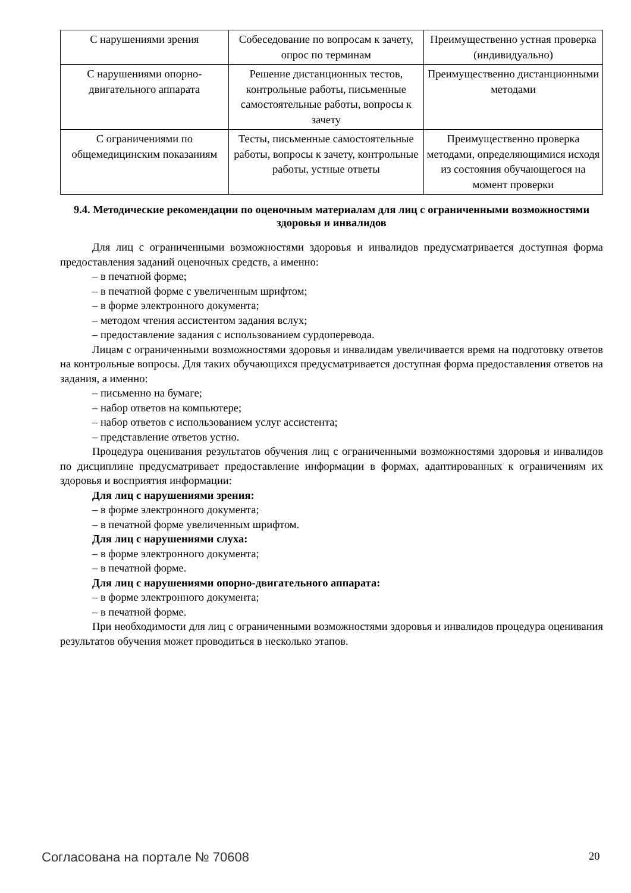| С нарушениями зрения | Собеседование по вопросам к зачету, опрос по терминам | Преимущественно устная проверка (индивидуально) |
| С нарушениями опорно-двигательного аппарата | Решение дистанционных тестов, контрольные работы, письменные самостоятельные работы, вопросы к зачету | Преимущественно дистанционными методами |
| С ограничениями по общемедицинским показаниям | Тесты, письменные самостоятельные работы, вопросы к зачету, контрольные работы, устные ответы | Преимущественно проверка методами, определяющимися исходя из состояния обучающегося на момент проверки |
9.4. Методические рекомендации по оценочным материалам для лиц с ограниченными возможностями здоровья и инвалидов
Для лиц с ограниченными возможностями здоровья и инвалидов предусматривается доступная форма предоставления заданий оценочных средств, а именно:
– в печатной форме;
– в печатной форме с увеличенным шрифтом;
– в форме электронного документа;
– методом чтения ассистентом задания вслух;
– предоставление задания с использованием сурдоперевода.
Лицам с ограниченными возможностями здоровья и инвалидам увеличивается время на подготовку ответов на контрольные вопросы. Для таких обучающихся предусматривается доступная форма предоставления ответов на задания, а именно:
– письменно на бумаге;
– набор ответов на компьютере;
– набор ответов с использованием услуг ассистента;
– представление ответов устно.
Процедура оценивания результатов обучения лиц с ограниченными возможностями здоровья и инвалидов по дисциплине предусматривает предоставление информации в формах, адаптированных к ограничениям их здоровья и восприятия информации:
Для лиц с нарушениями зрения:
– в форме электронного документа;
– в печатной форме увеличенным шрифтом.
Для лиц с нарушениями слуха:
– в форме электронного документа;
– в печатной форме.
Для лиц с нарушениями опорно-двигательного аппарата:
– в форме электронного документа;
– в печатной форме.
При необходимости для лиц с ограниченными возможностями здоровья и инвалидов процедура оценивания результатов обучения может проводиться в несколько этапов.
Согласована на портале № 70608 20